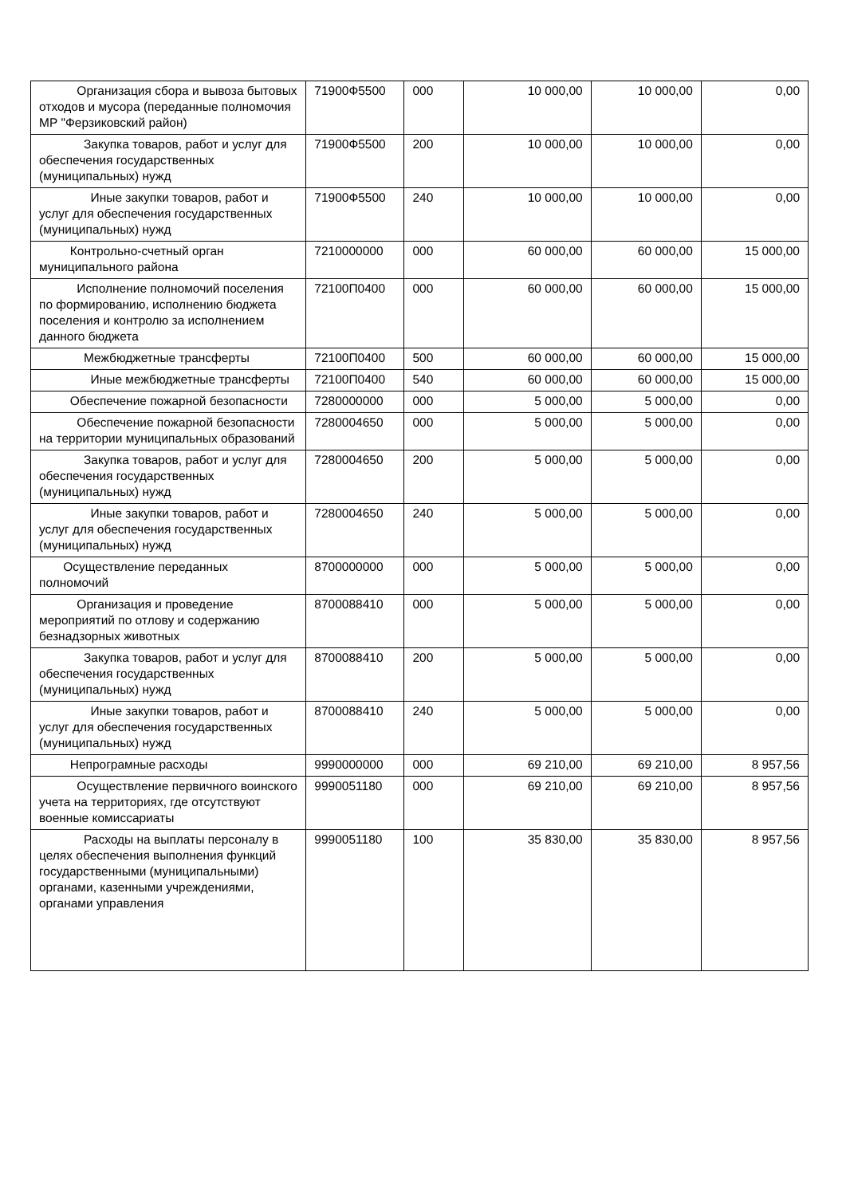| Организация сбора и вывоза бытовых отходов и мусора (переданные полномочия МР "Ферзиковский район) | 71900Ф5500 | 000 | 10 000,00 | 10 000,00 | 0,00 |
| Закупка товаров, работ и услуг для обеспечения государственных (муниципальных) нужд | 71900Ф5500 | 200 | 10 000,00 | 10 000,00 | 0,00 |
| Иные закупки товаров, работ и услуг для обеспечения государственных (муниципальных) нужд | 71900Ф5500 | 240 | 10 000,00 | 10 000,00 | 0,00 |
| Контрольно-счетный орган муниципального района | 7210000000 | 000 | 60 000,00 | 60 000,00 | 15 000,00 |
| Исполнение полномочий поселения по формированию, исполнению бюджета поселения и контролю за исполнением данного бюджета | 72100П0400 | 000 | 60 000,00 | 60 000,00 | 15 000,00 |
| Межбюджетные трансферты | 72100П0400 | 500 | 60 000,00 | 60 000,00 | 15 000,00 |
| Иные межбюджетные трансферты | 72100П0400 | 540 | 60 000,00 | 60 000,00 | 15 000,00 |
| Обеспечение пожарной безопасности | 7280000000 | 000 | 5 000,00 | 5 000,00 | 0,00 |
| Обеспечение пожарной безопасности на территории муниципальных образований | 7280004650 | 000 | 5 000,00 | 5 000,00 | 0,00 |
| Закупка товаров, работ и услуг для обеспечения государственных (муниципальных) нужд | 7280004650 | 200 | 5 000,00 | 5 000,00 | 0,00 |
| Иные закупки товаров, работ и услуг для обеспечения государственных (муниципальных) нужд | 7280004650 | 240 | 5 000,00 | 5 000,00 | 0,00 |
| Осуществление переданных полномочий | 8700000000 | 000 | 5 000,00 | 5 000,00 | 0,00 |
| Организация и проведение мероприятий по отлову и содержанию безнадзорных животных | 8700088410 | 000 | 5 000,00 | 5 000,00 | 0,00 |
| Закупка товаров, работ и услуг для обеспечения государственных (муниципальных) нужд | 8700088410 | 200 | 5 000,00 | 5 000,00 | 0,00 |
| Иные закупки товаров, работ и услуг для обеспечения государственных (муниципальных) нужд | 8700088410 | 240 | 5 000,00 | 5 000,00 | 0,00 |
| Непрограмные расходы | 9990000000 | 000 | 69 210,00 | 69 210,00 | 8 957,56 |
| Осуществление первичного воинского учета на территориях, где отсутствуют военные комиссариаты | 9990051180 | 000 | 69 210,00 | 69 210,00 | 8 957,56 |
| Расходы на выплаты персоналу в целях обеспечения выполнения функций государственными (муниципальными) органами, казенными учреждениями, органами управления | 9990051180 | 100 | 35 830,00 | 35 830,00 | 8 957,56 |